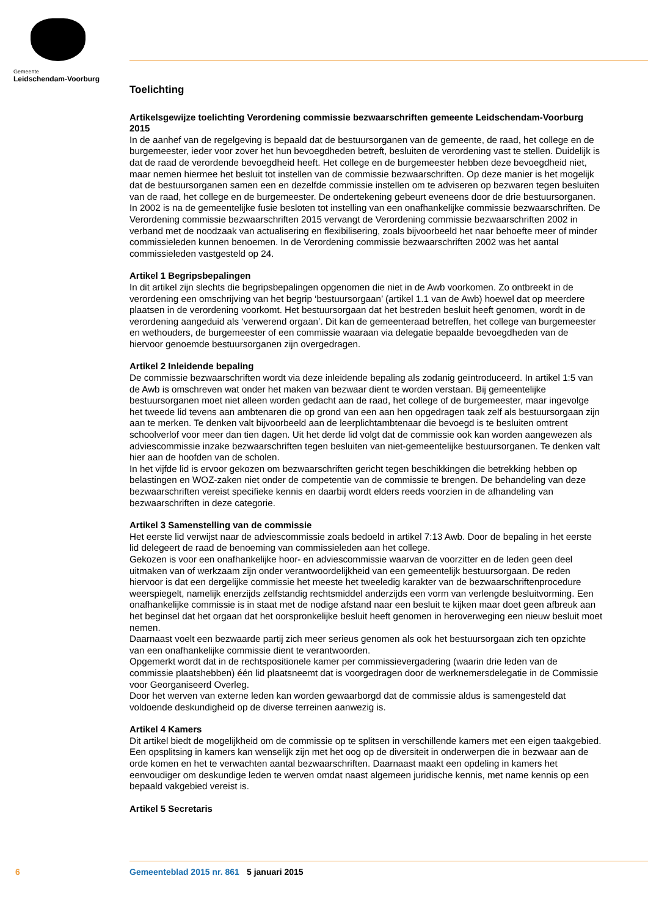Gemeente
Leidschendam-Voorburg
Toelichting
Artikelsgewijze toelichting Verordening commissie bezwaarschriften gemeente Leidschendam-Voorburg 2015
In de aanhef van de regelgeving is bepaald dat de bestuursorganen van de gemeente, de raad, het college en de burgemeester, ieder voor zover het hun bevoegdheden betreft, besluiten de verordening vast te stellen. Duidelijk is dat de raad de verordende bevoegdheid heeft. Het college en de burgemeester hebben deze bevoegdheid niet, maar nemen hiermee het besluit tot instellen van de commissie bezwaarschriften. Op deze manier is het mogelijk dat de bestuursorganen samen een en dezelfde commissie instellen om te adviseren op bezwaren tegen besluiten van de raad, het college en de burgemeester. De ondertekening gebeurt eveneens door de drie bestuursorganen.
In 2002 is na de gemeentelijke fusie besloten tot instelling van een onafhankelijke commissie bezwaarschriften. De Verordening commissie bezwaarschriften 2015 vervangt de Verordening commissie bezwaarschriften 2002 in verband met de noodzaak van actualisering en flexibilisering, zoals bijvoorbeeld het naar behoefte meer of minder commissieleden kunnen benoemen. In de Verordening commissie bezwaarschriften 2002 was het aantal commissieleden vastgesteld op 24.
Artikel 1 Begripsbepalingen
In dit artikel zijn slechts die begripsbepalingen opgenomen die niet in de Awb voorkomen. Zo ontbreekt in de verordening een omschrijving van het begrip ‘bestuursorgaan’ (artikel 1.1 van de Awb) hoewel dat op meerdere plaatsen in de verordening voorkomt. Het bestuursorgaan dat het bestreden besluit heeft genomen, wordt in de verordening aangeduid als ‘verwerend orgaan’. Dit kan de gemeenteraad betreffen, het college van burgemeester en wethouders, de burgemeester of een commissie waaraan via delegatie bepaalde bevoegdheden van de hiervoor genoemde bestuursorganen zijn overgedragen.
Artikel 2 Inleidende bepaling
De commissie bezwaarschriften wordt via deze inleidende bepaling als zodanig geïntroduceerd. In artikel 1:5 van de Awb is omschreven wat onder het maken van bezwaar dient te worden verstaan. Bij gemeentelijke bestuursorganen moet niet alleen worden gedacht aan de raad, het college of de burgemeester, maar ingevolge het tweede lid tevens aan ambtenaren die op grond van een aan hen opgedragen taak zelf als bestuursorgaan zijn aan te merken. Te denken valt bijvoorbeeld aan de leerplichtambtenaar die bevoegd is te besluiten omtrent schoolverlof voor meer dan tien dagen. Uit het derde lid volgt dat de commissie ook kan worden aangewezen als adviescommissie inzake bezwaarschriften tegen besluiten van niet-gemeentelijke bestuursorganen. Te denken valt hier aan de hoofden van de scholen.
In het vijfde lid is ervoor gekozen om bezwaarschriften gericht tegen beschikkingen die betrekking hebben op belastingen en WOZ-zaken niet onder de competentie van de commissie te brengen. De behandeling van deze bezwaarschriften vereist specifieke kennis en daarbij wordt elders reeds voorzien in de afhandeling van bezwaarschriften in deze categorie.
Artikel 3 Samenstelling van de commissie
Het eerste lid verwijst naar de adviescommissie zoals bedoeld in artikel 7:13 Awb. Door de bepaling in het eerste lid delegeert de raad de benoeming van commissieleden aan het college.
Gekozen is voor een onafhankelijke hoor- en adviescommissie waarvan de voorzitter en de leden geen deel uitmaken van of werkzaam zijn onder verantwoordelijkheid van een gemeentelijk bestuursorgaan. De reden hiervoor is dat een dergelijke commissie het meeste het tweeledig karakter van de bezwaarschriftenprocedure weerspiegelt, namelijk enerzijds zelfstandig rechtsmiddel anderzijds een vorm van verlengde besluitvorming. Een onafhankelijke commissie is in staat met de nodige afstand naar een besluit te kijken maar doet geen afbreuk aan het beginsel dat het orgaan dat het oorspronkelijke besluit heeft genomen in heroverweging een nieuw besluit moet nemen.
Daarnaast voelt een bezwaarde partij zich meer serieus genomen als ook het bestuursorgaan zich ten opzichte van een onafhankelijke commissie dient te verantwoorden.
Opgemerkt wordt dat in de rechtspositionele kamer per commissievergadering (waarin drie leden van de commissie plaatshebben) één lid plaatsneemt dat is voorgedragen door de werknemersdelegatie in de Commissie voor Georganiseerd Overleg.
Door het werven van externe leden kan worden gewaarborgd dat de commissie aldus is samengesteld dat voldoende deskundigheid op de diverse terreinen aanwezig is.
Artikel 4 Kamers
Dit artikel biedt de mogelijkheid om de commissie op te splitsen in verschillende kamers met een eigen taakgebied. Een opsplitsing in kamers kan wenselijk zijn met het oog op de diversiteit in onderwerpen die in bezwaar aan de orde komen en het te verwachten aantal bezwaarschriften. Daarnaast maakt een opdeling in kamers het eenvoudiger om deskundige leden te werven omdat naast algemeen juridische kennis, met name kennis op een bepaald vakgebied vereist is.
Artikel 5 Secretaris
6 Gemeenteblad 2015 nr. 861 5 januari 2015